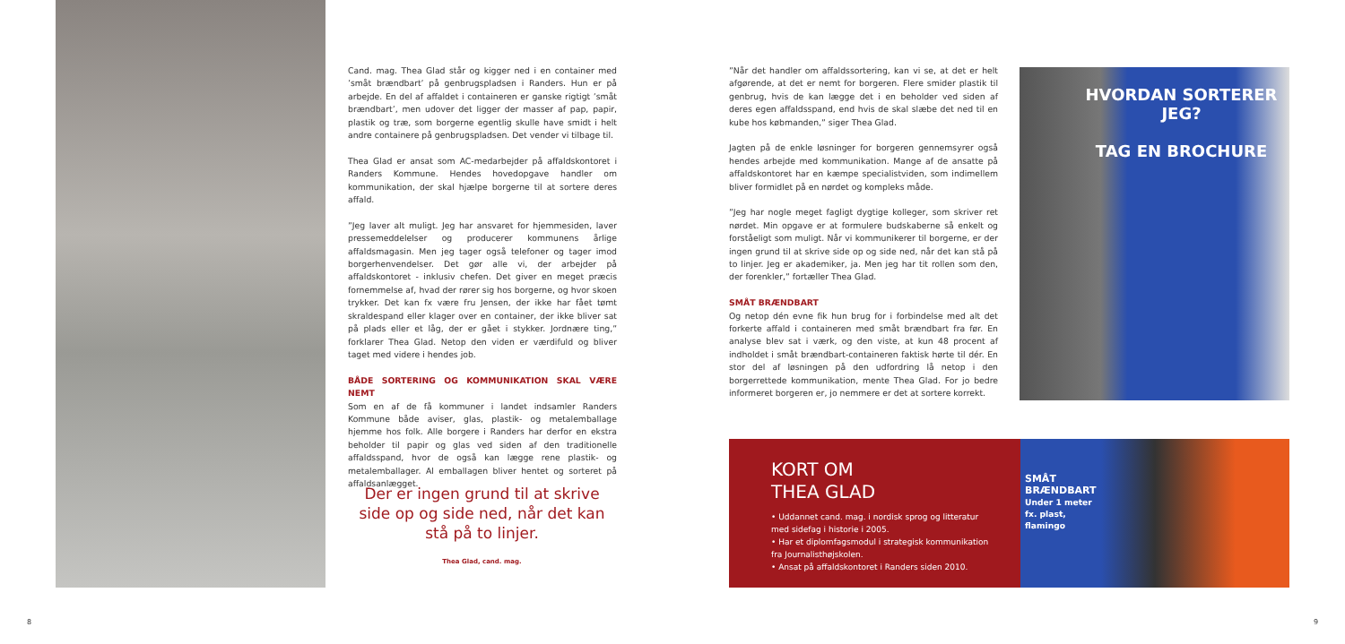Cand. mag. Thea Glad står og kigger ned i en container med ’småt brændbart’ på genbrugspladsen i Randers. Hun er på arbejde. En del af affaldet i containeren er ganske rigtigt ’småt brændbart’, men udover det ligger der masser af pap, papir, plastik og træ, som borgerne egentlig skulle have smidt i helt andre containere på genbrugspladsen. Det vender vi tilbage til.
Thea Glad er ansat som AC-medarbejder på affaldskontoret i Randers Kommune. Hendes hovedopgave handler om kommunikation, der skal hjælpe borgerne til at sortere deres affald.
”Jeg laver alt muligt. Jeg har ansvaret for hjemmesiden, laver pressemeddelelser og producerer kommunens årlige affaldsmagasin. Men jeg tager også telefoner og tager imod borgerhenvendelser. Det gør alle vi, der arbejder på affaldskontoret - inklusiv chefen. Det giver en meget præcis fornemmelse af, hvad der rører sig hos borgerne, og hvor skoen trykker. Det kan fx være fru Jensen, der ikke har fået tømt skraldespand eller klager over en container, der ikke bliver sat på plads eller et låg, der er gået i stykker. Jordnære ting,” forklarer Thea Glad. Netop den viden er værdifuld og bliver taget med videre i hendes job.
BÅDE SORTERING OG KOMMUNIKATION SKAL VÆRE NEMT
Som en af de få kommuner i landet indsamler Randers Kommune både aviser, glas, plastik- og metalemballage hjemme hos folk. Alle borgere i Randers har derfor en ekstra beholder til papir og glas ved siden af den traditionelle affaldsspand, hvor de også kan lægge rene plastik- og metalemballager. Al emballagen bliver hentet og sorteret på affaldsanlægget.
Der er ingen grund til at skrive side op og side ned, når det kan stå på to linjer.
Thea Glad, cand. mag.
”Når det handler om affaldssortering, kan vi se, at det er helt afgørende, at det er nemt for borgeren. Flere smider plastik til genbrug, hvis de kan lægge det i en beholder ved siden af deres egen affaldsspand, end hvis de skal slæbe det ned til en kube hos købmanden,” siger Thea Glad.
Jagten på de enkle løsninger for borgeren gennemsyrer også hendes arbejde med kommunikation. Mange af de ansatte på affaldskontoret har en kæmpe specialistviden, som indimellem bliver formidlet på en nørdet og kompleks måde.
”Jeg har nogle meget fagligt dygtige kolleger, som skriver ret nørdet. Min opgave er at formulere budskaberne så enkelt og forståeligt som muligt. Når vi kommunikerer til borgerne, er der ingen grund til at skrive side op og side ned, når det kan stå på to linjer. Jeg er akademiker, ja. Men jeg har tit rollen som den, der forenkler,” fortæller Thea Glad.
SMÅT BRÆNDBART
Og netop dén evne fik hun brug for i forbindelse med alt det forkerte affald i containeren med småt brændbart fra før. En analyse blev sat i værk, og den viste, at kun 48 procent af indholdet i småt brændbart-containeren faktisk hørte til dér. En stor del af løsningen på den udfordring lå netop i den borgerrettede kommunikation, mente Thea Glad. For jo bedre informeret borgeren er, jo nemmere er det at sortere korrekt.
HVORDAN SORTERER JEG?
TAG EN BROCHURE
KORT OM
THEA GLAD
• Uddannet cand. mag. i nordisk sprog og litteratur med sidefag i historie i 2005.
• Har et diplomfagsmodul i strategisk kommunikation fra Journalisthøjskolen.
• Ansat på affaldskontoret i Randers siden 2010.
SMÅT BRÆNDBART
Under 1 meter fx. plast, flamingo
8 9